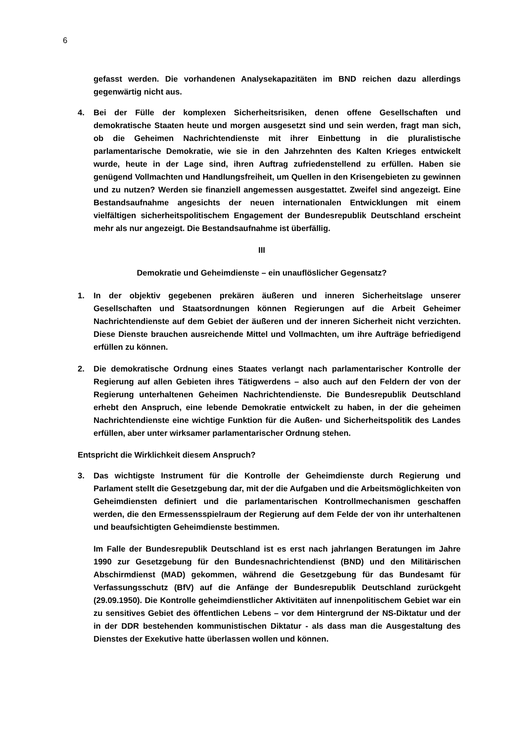6
gefasst werden. Die vorhandenen Analysekapazitäten im BND reichen dazu allerdings gegenwärtig nicht aus.
4. Bei der Fülle der komplexen Sicherheitsrisiken, denen offene Gesellschaften und demokratische Staaten heute und morgen ausgesetzt sind und sein werden, fragt man sich, ob die Geheimen Nachrichtendienste mit ihrer Einbettung in die pluralistische parlamentarische Demokratie, wie sie in den Jahrzehnten des Kalten Krieges entwickelt wurde, heute in der Lage sind, ihren Auftrag zufriedenstellend zu erfüllen. Haben sie genügend Vollmachten und Handlungsfreiheit, um Quellen in den Krisengebieten zu gewinnen und zu nutzen? Werden sie finanziell angemessen ausgestattet. Zweifel sind angezeigt. Eine Bestandsaufnahme angesichts der neuen internationalen Entwicklungen mit einem vielfältigen sicherheitspolitischem Engagement der Bundesrepublik Deutschland erscheint mehr als nur angezeigt. Die Bestandsaufnahme ist überfällig.
III
Demokratie und Geheimdienste – ein unauflöslicher Gegensatz?
1. In der objektiv gegebenen prekären äußeren und inneren Sicherheitslage unserer Gesellschaften und Staatsordnungen können Regierungen auf die Arbeit Geheimer Nachrichtendienste auf dem Gebiet der äußeren und der inneren Sicherheit nicht verzichten. Diese Dienste brauchen ausreichende Mittel und Vollmachten, um ihre Aufträge befriedigend erfüllen zu können.
2. Die demokratische Ordnung eines Staates verlangt nach parlamentarischer Kontrolle der Regierung auf allen Gebieten ihres Tätigwerdens – also auch auf den Feldern der von der Regierung unterhaltenen Geheimen Nachrichtendienste. Die Bundesrepublik Deutschland erhebt den Anspruch, eine lebende Demokratie entwickelt zu haben, in der die geheimen Nachrichtendienste eine wichtige Funktion für die Außen- und Sicherheitspolitik des Landes erfüllen, aber unter wirksamer parlamentarischer Ordnung stehen.
Entspricht die Wirklichkeit diesem Anspruch?
3. Das wichtigste Instrument für die Kontrolle der Geheimdienste durch Regierung und Parlament stellt die Gesetzgebung dar, mit der die Aufgaben und die Arbeitsmöglichkeiten von Geheimdiensten definiert und die parlamentarischen Kontrollmechanismen geschaffen werden, die den Ermessensspielraum der Regierung auf dem Felde der von ihr unterhaltenen und beaufsichtigten Geheimdienste bestimmen.
Im Falle der Bundesrepublik Deutschland ist es erst nach jahrlangen Beratungen im Jahre 1990 zur Gesetzgebung für den Bundesnachrichtendienst (BND) und den Militärischen Abschirmdienst (MAD) gekommen, während die Gesetzgebung für das Bundesamt für Verfassungsschutz (BfV) auf die Anfänge der Bundesrepublik Deutschland zurückgeht (29.09.1950). Die Kontrolle geheimdienstlicher Aktivitäten auf innenpolitischem Gebiet war ein zu sensitives Gebiet des öffentlichen Lebens – vor dem Hintergrund der NS-Diktatur und der in der DDR bestehenden kommunistischen Diktatur - als dass man die Ausgestaltung des Dienstes der Exekutive hatte überlassen wollen und können.